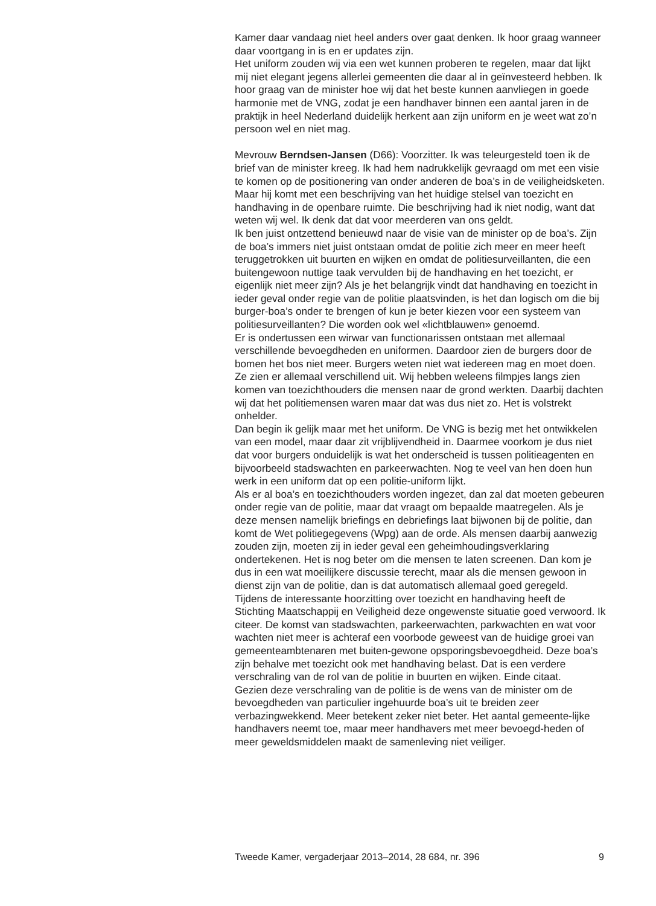Kamer daar vandaag niet heel anders over gaat denken. Ik hoor graag wanneer daar voortgang in is en er updates zijn.
Het uniform zouden wij via een wet kunnen proberen te regelen, maar dat lijkt mij niet elegant jegens allerlei gemeenten die daar al in geïnvesteerd hebben. Ik hoor graag van de minister hoe wij dat het beste kunnen aanvliegen in goede harmonie met de VNG, zodat je een handhaver binnen een aantal jaren in de praktijk in heel Nederland duidelijk herkent aan zijn uniform en je weet wat zo’n persoon wel en niet mag.
Mevrouw Berndsen-Jansen (D66): Voorzitter. Ik was teleurgesteld toen ik de brief van de minister kreeg. Ik had hem nadrukkelijk gevraagd om met een visie te komen op de positionering van onder anderen de boa’s in de veiligheidsketen. Maar hij komt met een beschrijving van het huidige stelsel van toezicht en handhaving in de openbare ruimte. Die beschrijving had ik niet nodig, want dat weten wij wel. Ik denk dat dat voor meerderen van ons geldt.
Ik ben juist ontzettend benieuwd naar de visie van de minister op de boa’s. Zijn de boa’s immers niet juist ontstaan omdat de politie zich meer en meer heeft teruggetrokken uit buurten en wijken en omdat de politiesurveillanten, die een buitengewoon nuttige taak vervulden bij de handhaving en het toezicht, er eigenlijk niet meer zijn? Als je het belangrijk vindt dat handhaving en toezicht in ieder geval onder regie van de politie plaatsvinden, is het dan logisch om die bij burger-boa’s onder te brengen of kun je beter kiezen voor een systeem van politiesurveillanten? Die worden ook wel «lichtblauwen» genoemd.
Er is ondertussen een wirwar van functionarissen ontstaan met allemaal verschillende bevoegdheden en uniformen. Daardoor zien de burgers door de bomen het bos niet meer. Burgers weten niet wat iedereen mag en moet doen. Ze zien er allemaal verschillend uit. Wij hebben weleens filmpjes langs zien komen van toezichthouders die mensen naar de grond werkten. Daarbij dachten wij dat het politiemensen waren maar dat was dus niet zo. Het is volstrekt onhelder.
Dan begin ik gelijk maar met het uniform. De VNG is bezig met het ontwikkelen van een model, maar daar zit vrijblijvendheid in. Daarmee voorkom je dus niet dat voor burgers onduidelijk is wat het onderscheid is tussen politieagenten en bijvoorbeeld stadswachten en parkeerwachten. Nog te veel van hen doen hun werk in een uniform dat op een politie-uniform lijkt.
Als er al boa’s en toezichthouders worden ingezet, dan zal dat moeten gebeuren onder regie van de politie, maar dat vraagt om bepaalde maatregelen. Als je deze mensen namelijk briefings en debriefings laat bijwonen bij de politie, dan komt de Wet politiegegevens (Wpg) aan de orde. Als mensen daarbij aanwezig zouden zijn, moeten zij in ieder geval een geheimhoudingsverklaring ondertekenen. Het is nog beter om die mensen te laten screenen. Dan kom je dus in een wat moeilijkere discussie terecht, maar als die mensen gewoon in dienst zijn van de politie, dan is dat automatisch allemaal goed geregeld.
Tijdens de interessante hoorzitting over toezicht en handhaving heeft de Stichting Maatschappij en Veiligheid deze ongewenste situatie goed verwoord. Ik citeer. De komst van stadswachten, parkeerwachten, parkwachten en wat voor wachten niet meer is achteraf een voorbode geweest van de huidige groei van gemeenteambtenaren met buiten-gewone opsporingsbevoegdheid. Deze boa’s zijn behalve met toezicht ook met handhaving belast. Dat is een verdere verschraling van de rol van de politie in buurten en wijken. Einde citaat.
Gezien deze verschraling van de politie is de wens van de minister om de bevoegdheden van particulier ingehuurde boa’s uit te breiden zeer verbazingwekkend. Meer betekent zeker niet beter. Het aantal gemeente-lijke handhavers neemt toe, maar meer handhavers met meer bevoegd-heden of meer geweldsmiddelen maakt de samenleving niet veiliger.
Tweede Kamer, vergaderjaar 2013–2014, 28 684, nr. 396 9